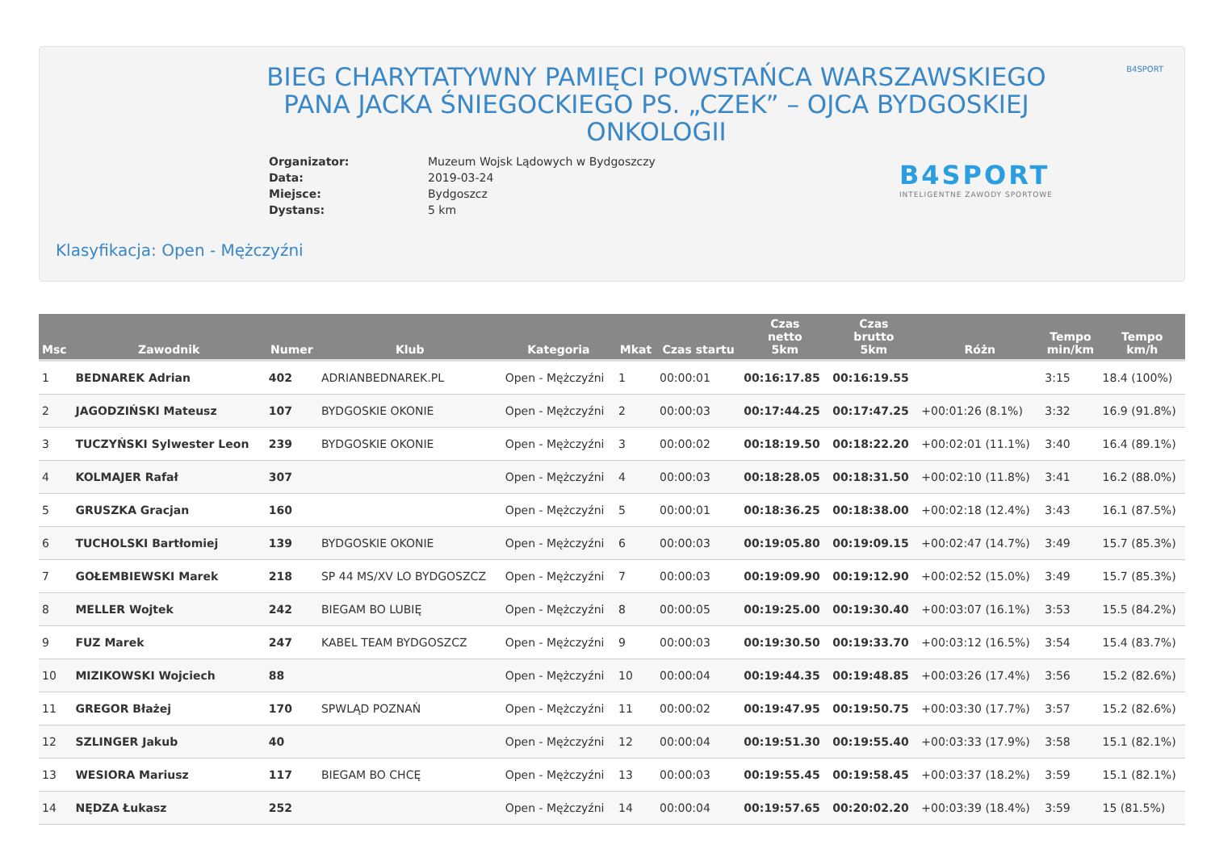B4SPORT
BIEG CHARYTATYWNY PAMIĘCI POWSTAŃCA WARSZAWSKIEGO PANA JACKA ŚNIEGOCKIEGO PS. „CZEK” – OJCA BYDGOSKIEJ ONKOLOGII
| Organizator: | Muzeum Wojsk Lądowych w Bydgoszczy |
| Data: | 2019-03-24 |
| Miejsce: | Bydgoszcz |
| Dystans: | 5 km |
B4SPORT
INTELIGENTNE ZAWODY SPORTOWE
Klasyfikacja: Open - Mężczyźni
| Msc | Zawodnik | Numer | Klub | Kategoria | Mkat | Czas startu | Czas netto 5km | Czas brutto 5km | Różn | Tempo min/km | Tempo km/h |
| --- | --- | --- | --- | --- | --- | --- | --- | --- | --- | --- | --- |
| 1 | BEDNAREK Adrian | 402 | ADRIANBEDNAREK.PL | Open - Mężczyźni | 1 | 00:00:01 | 00:16:17.85 | 00:16:19.55 | | 3:15 | 18.4 (100%) |
| 2 | JAGODZIŃSKI Mateusz | 107 | BYDGOSKIE OKONIE | Open - Mężczyźni | 2 | 00:00:03 | 00:17:44.25 | 00:17:47.25 | +00:01:26 (8.1%) | 3:32 | 16.9 (91.8%) |
| 3 | TUCZYŃSKI Sylwester Leon | 239 | BYDGOSKIE OKONIE | Open - Mężczyźni | 3 | 00:00:02 | 00:18:19.50 | 00:18:22.20 | +00:02:01 (11.1%) | 3:40 | 16.4 (89.1%) |
| 4 | KOLMAJER Rafał | 307 | | Open - Mężczyźni | 4 | 00:00:03 | 00:18:28.05 | 00:18:31.50 | +00:02:10 (11.8%) | 3:41 | 16.2 (88.0%) |
| 5 | GRUSZKA Gracjan | 160 | | Open - Mężczyźni | 5 | 00:00:01 | 00:18:36.25 | 00:18:38.00 | +00:02:18 (12.4%) | 3:43 | 16.1 (87.5%) |
| 6 | TUCHOLSKI Bartłomiej | 139 | BYDGOSKIE OKONIE | Open - Mężczyźni | 6 | 00:00:03 | 00:19:05.80 | 00:19:09.15 | +00:02:47 (14.7%) | 3:49 | 15.7 (85.3%) |
| 7 | GOŁEMBIEWSKI Marek | 218 | SP 44 MS/XV LO BYDGOSZCZ | Open - Mężczyźni | 7 | 00:00:03 | 00:19:09.90 | 00:19:12.90 | +00:02:52 (15.0%) | 3:49 | 15.7 (85.3%) |
| 8 | MELLER Wojtek | 242 | BIEGAM BO LUBIĘ | Open - Mężczyźni | 8 | 00:00:05 | 00:19:25.00 | 00:19:30.40 | +00:03:07 (16.1%) | 3:53 | 15.5 (84.2%) |
| 9 | FUZ Marek | 247 | KABEL TEAM BYDGOSZCZ | Open - Mężczyźni | 9 | 00:00:03 | 00:19:30.50 | 00:19:33.70 | +00:03:12 (16.5%) | 3:54 | 15.4 (83.7%) |
| 10 | MIZIKOWSKI Wojciech | 88 | | Open - Mężczyźni | 10 | 00:00:04 | 00:19:44.35 | 00:19:48.85 | +00:03:26 (17.4%) | 3:56 | 15.2 (82.6%) |
| 11 | GREGOR Błażej | 170 | SPWLĄD POZNAŃ | Open - Mężczyźni | 11 | 00:00:02 | 00:19:47.95 | 00:19:50.75 | +00:03:30 (17.7%) | 3:57 | 15.2 (82.6%) |
| 12 | SZLINGER Jakub | 40 | | Open - Mężczyźni | 12 | 00:00:04 | 00:19:51.30 | 00:19:55.40 | +00:03:33 (17.9%) | 3:58 | 15.1 (82.1%) |
| 13 | WESIORA Mariusz | 117 | BIEGAM BO CHCĘ | Open - Mężczyźni | 13 | 00:00:03 | 00:19:55.45 | 00:19:58.45 | +00:03:37 (18.2%) | 3:59 | 15.1 (82.1%) |
| 14 | NĘDZA Łukasz | 252 | | Open - Mężczyźni | 14 | 00:00:04 | 00:19:57.65 | 00:20:02.20 | +00:03:39 (18.4%) | 3:59 | 15 (81.5%) |